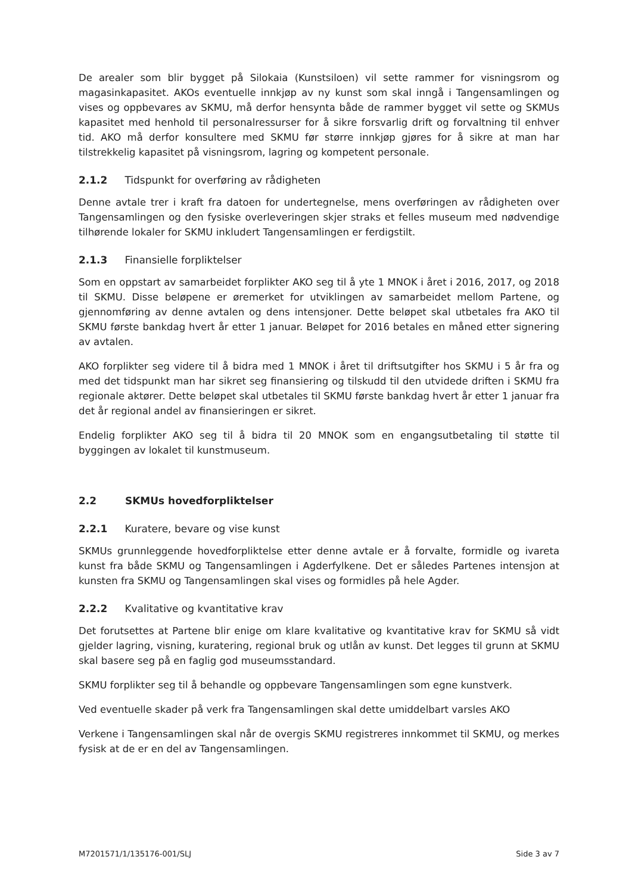De arealer som blir bygget på Silokaia (Kunstsiloen) vil sette rammer for visningsrom og magasinkapasitet. AKOs eventuelle innkjøp av ny kunst som skal inngå i Tangensamlingen og vises og oppbevares av SKMU, må derfor hensynta både de rammer bygget vil sette og SKMUs kapasitet med henhold til personalressurser for å sikre forsvarlig drift og forvaltning til enhver tid. AKO må derfor konsultere med SKMU før større innkjøp gjøres for å sikre at man har tilstrekkelig kapasitet på visningsrom, lagring og kompetent personale.
2.1.2 Tidspunkt for overføring av rådigheten
Denne avtale trer i kraft fra datoen for undertegnelse, mens overføringen av rådigheten over Tangensamlingen og den fysiske overleveringen skjer straks et felles museum med nødvendige tilhørende lokaler for SKMU inkludert Tangensamlingen er ferdigstilt.
2.1.3 Finansielle forpliktelser
Som en oppstart av samarbeidet forplikter AKO seg til å yte 1 MNOK i året i 2016, 2017, og 2018 til SKMU. Disse beløpene er øremerket for utviklingen av samarbeidet mellom Partene, og gjennomføring av denne avtalen og dens intensjoner. Dette beløpet skal utbetales fra AKO til SKMU første bankdag hvert år etter 1 januar. Beløpet for 2016 betales en måned etter signering av avtalen.
AKO forplikter seg videre til å bidra med 1 MNOK i året til driftsutgifter hos SKMU i 5 år fra og med det tidspunkt man har sikret seg finansiering og tilskudd til den utvidede driften i SKMU fra regionale aktører. Dette beløpet skal utbetales til SKMU første bankdag hvert år etter 1 januar fra det år regional andel av finansieringen er sikret.
Endelig forplikter AKO seg til å bidra til 20 MNOK som en engangsutbetaling til støtte til byggingen av lokalet til kunstmuseum.
2.2 SKMUs hovedforpliktelser
2.2.1 Kuratere, bevare og vise kunst
SKMUs grunnleggende hovedforpliktelse etter denne avtale er å forvalte, formidle og ivareta kunst fra både SKMU og Tangensamlingen i Agderfylkene. Det er således Partenes intensjon at kunsten fra SKMU og Tangensamlingen skal vises og formidles på hele Agder.
2.2.2 Kvalitative og kvantitative krav
Det forutsettes at Partene blir enige om klare kvalitative og kvantitative krav for SKMU så vidt gjelder lagring, visning, kuratering, regional bruk og utlån av kunst. Det legges til grunn at SKMU skal basere seg på en faglig god museumsstandard.
SKMU forplikter seg til å behandle og oppbevare Tangensamlingen som egne kunstverk.
Ved eventuelle skader på verk fra Tangensamlingen skal dette umiddelbart varsles AKO
Verkene i Tangensamlingen skal når de overgis SKMU registreres innkommet til SKMU, og merkes fysisk at de er en del av Tangensamlingen.
M7201571/1/135176-001/SLJ Side 3 av 7